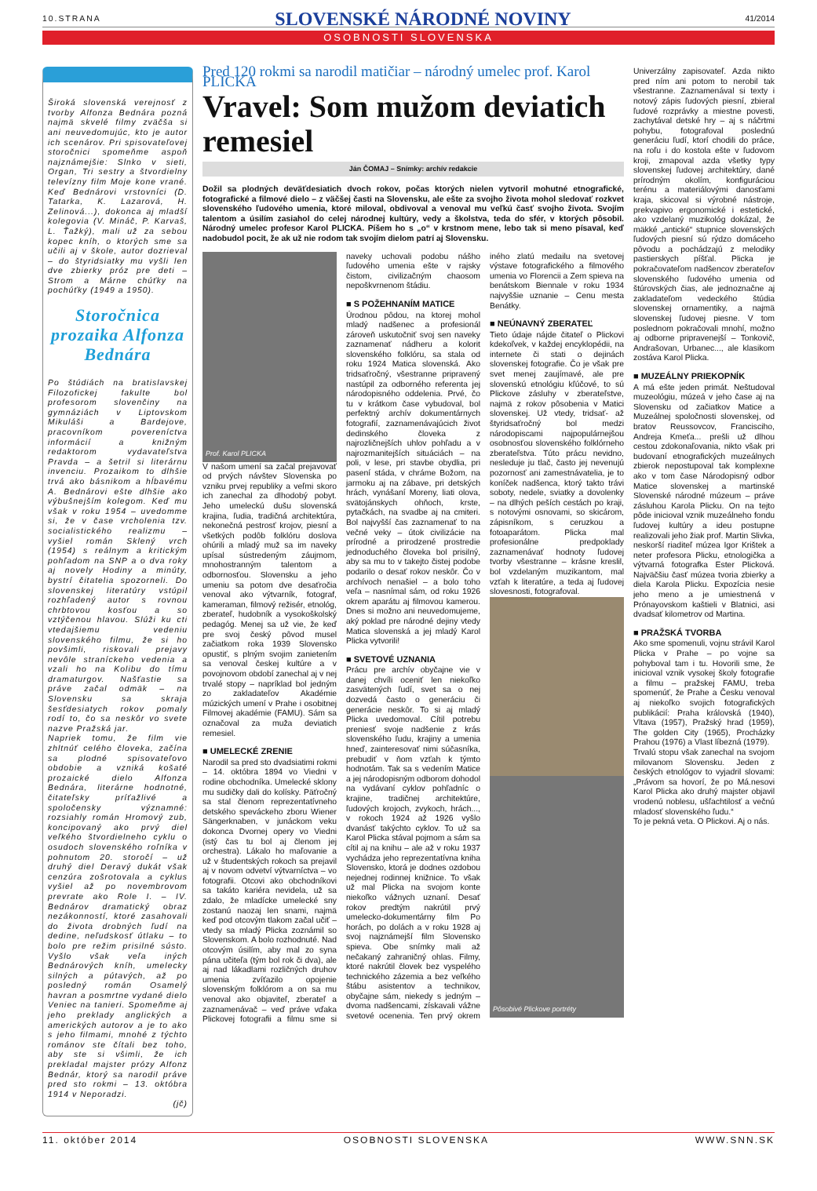10.STRANA SLOVENSKÉ NÁRODNÉ NOVINY 41/2014
OSOBNOSTI SLOVENSKA
Široká slovenská verejnosť z tvorby Alfonza Bednára pozná najmä skvelé filmy zväčša si ani neuvedomujúc, kto je autor ich scenárov. Pri spisovateľovej storočnici spomeňme aspoň najznámejšie: Slnko v sieti, Organ, Tri sestry a štvordielny televízny film Moje kone vrané. Keď Bednárovi vrstovníci (D. Tatarka, K. Lazarová, H. Zelinová...), dokonca aj mladší kolegovia (V. Mináč, P. Karvaš, L. Ťažký), mali už za sebou kopec kníh, o ktorých sme sa učili aj v škole, autor dozrieval – do štyridsiatky mu vyšli len dve zbierky próz pre deti – Strom a Márne chúťky na pochúťky (1949 a 1950).
Storočnica prozaika Alfonza Bednára
Po štúdiách na bratislavskej Filozofickej fakulte bol profesorom slovenčiny na gymnáziách v Liptovskom Mikuláši a Bardejove, pracovníkom povereníctva informácií a knižným redaktorom vydavateľstva Pravda – a šetril si literárnu invenciu. Prozaikom to dlhšie trvá ako básnikom a hĺbavému A. Bednárovi ešte dlhšie ako výbušnejším kolegom. Keď mu však v roku 1954 – uvedomme si, že v čase vrcholenia tzv. socialistického realizmu – vyšiel román Sklený vrch (1954) s reálnym a kritickým pohľadom na SNP a o dva roky aj novely Hodiny a minúty, bystrí čitatelia spozorneli. Do slovenskej literatúry vstúpil rozhľadený autor s rovnou chrbtovou kosťou a so vztýčenou hlavou. Slúži ku cti vtedajšiemu vedeniu slovenského filmu, že si ho povšimli, riskovali prejavy nevôle straníckeho vedenia a vzali ho na Kolibu do tímu dramaturgov. Našťastie sa práve začal odmäk – na Slovensku sa skraja šesťdesiatych rokov pomaly rodí to, čo sa neskôr vo svete nazve Pražská jar.
Napriek tomu, že film vie zhltnúť celého človeka, začína sa plodné spisovateľovo obdobie a vzniká košaté prozaické dielo Alfonza Bednára, literárne hodnotné, čitateľsky príťažlivé a spoločensky významné: rozsiahly román Hromový zub, koncipovaný ako prvý diel veľkého štvordielneho cyklu o osudoch slovenského roľníka v pohnutom 20. storočí – už druhý diel Deravý dukát však cenzúra zošrotovala a cyklus vyšiel až po novembrovom prevrate ako Role I. – IV. Bednárov dramatický obraz nezákonností, ktoré zasahovali do života drobných ľudí na dedine, neľudskosť útlaku – to bolo pre režim prisilné sústo. Vyšlo však veľa iných Bednárových kníh, umelecky silných a pútavých, až po posledný román Osamelý havran a posmrtne vydané dielo Veniec na tanieri. Spomeňme aj jeho preklady anglických a amerických autorov a je to ako s jeho filmami, mnohé z týchto románov ste čítali bez toho, aby ste si všimli, že ich prekladal majster prózy Alfonz Bednár, ktorý sa narodil práve pred sto rokmi – 13. októbra 1914 v Neporadzi.
(jč)
Pred 120 rokmi sa narodil matičiar – národný umelec prof. Karol PLICKA
Vravel: Som mužom deviatich remesiel
Ján ČOMAJ – Snímky: archív redakcie
Dožil sa plodných deväťdesiatich dvoch rokov, počas ktorých nielen vytvoril mohutné etnografické, fotografické a filmové dielo – z väčšej časti na Slovensku, ale ešte za svojho života mohol sledovať rozkvet slovenského ľudového umenia, ktoré miloval, obdivoval a venoval mu veľkú časť svojho života. Svojím talentom a úsilím zasiahol do celej národnej kultúry, vedy a školstva, teda do sfér, v ktorých pôsobil. Národný umelec profesor Karol PLICKA. Píšem ho s „o“ v krstnom mene, lebo tak si meno písaval, keď nadobudol pocit, že ak už nie rodom tak svojím dielom patrí aj Slovensku.
Prof. Karol PLICKA
V našom umení sa začal prejavovať od prvých návštev Slovenska po vzniku prvej republiky a veľmi skoro ich zanechal za dlhodobý pobyt. Jeho umeleckú dušu slovenská krajina, ľudia, tradičná architektúra, nekonečná pestrosť krojov, piesní a všetkých podôb folklóru doslova ohúrili a mladý muž sa im naveky upísal sústredeným záujmom, mnohostranným talentom a odbornosťou. Slovensku a jeho umeniu sa potom dve desaťročia venoval ako výtvarník, fotograf, kameraman, filmový režisér, etnológ, zberateľ, hudobník a vysokoškolský pedagóg. Menej sa už vie, že keď pre svoj český pôvod musel začiatkom roka 1939 Slovensko opustiť, s plným svojim zanietením sa venoval českej kultúre a v povojnovom období zanechal aj v nej trvalé stopy – napríklad bol jedným zo zakladateľov Akadémie múzických umení v Prahe i osobitnej Filmovej akadémie (FAMU). Sám sa označoval za muža deviatich remesiel.
■ UMELECKÉ ZRENIE
Narodil sa pred sto dvadsiatimi rokmi – 14. októbra 1894 vo Viedni v rodine obchodníka. Umelecké sklony mu sudičky dali do kolísky. Päťročný sa stal členom reprezentatívneho detského speváckeho zboru Wiener Sängerknaben, v junáckom veku dokonca Dvornej opery vo Viedni (istý čas tu bol aj členom jej orchestra). Lákalo ho maľovanie a už v študentských rokoch sa prejavil aj v novom odvetví výtvarníctva – vo fotografii. Otcovi ako obchodníkovi sa takáto kariéra nevidela, už sa zdalo, že mladícke umelecké sny zostanú naozaj len snami, najmä keď pod otcovým tlakom začal učiť – vtedy sa mladý Plicka zoznámil so Slovenskom. A bolo rozhodnuté. Nad otcovým úsilím, aby mal zo syna pána učiteľa (tým bol rok či dva), ale aj nad lákadlami rozličných druhov umenia zvíťazilo opojenie slovenským folklórom a on sa mu venoval ako objaviteľ, zberateľ a zaznamenávač – veď práve vďaka Plickovej fotografii a filmu sme si naveky uchovali podobu nášho ľudového umenia ešte v rajsky čistom, civilizačným chaosom nepoškvrnenom štádiu.
■ S POŽEHNANÍM MATICE
Úrodnou pôdou, na ktorej mohol mladý nadšenec a profesionál zároveň uskutočniť svoj sen naveky zaznamenať nádheru a kolorit slovenského folklóru, sa stala od roku 1924 Matica slovenská. Ako tridsaťročný, všestranne pripravený nastúpil za odborného referenta jej národopisného oddelenia. Prvé, čo tu v krátkom čase vybudoval, bol perfektný archív dokumentárnych fotografií, zaznamenávajúcich život dedinského človeka z najrozličnejších uhlov pohľadu a v najrozmanitejších situáciách – na poli, v lese, pri stavbe obydlia, pri pasení stáda, v chráme Božom, na jarmoku aj na zábave, pri detských hrách, vynášaní Moreny, liati olova, svätojánskych ohňoch, krste, pytačkách, na svadbe aj na cmiteri. Bol najvyšší čas zaznamenať to na večné veky – útok civilizácie na prírodné a prirodzené prostredie jednoduchého človeka bol prisilný, aby sa mu to v takejto čistej podobe podarilo o desať rokov neskôr. Čo v archívoch nenašiel – a bolo toho veľa – nasnímal sám, od roku 1926 okrem aparátu aj filmovou kamerou. Dnes si možno ani neuvedomujeme, aký poklad pre národné dejiny vtedy Matica slovenská a jej mladý Karol Plicka vytvorili!
■ SVETOVÉ UZNANIA
Prácu pre archív obyčajne vie v danej chvíli oceniť len niekoľko zasvätených ľudí, svet sa o nej dozvedá často o generáciu či generácie neskôr. To si aj mladý Plicka uvedomoval. Cítil potrebu preniesť svoje nadšenie z krás slovenského ľudu, krajiny a umenia hneď, zainteresovať nimi súčasníka, prebudiť v ňom vzťah k týmto hodnotám. Tak sa s vedením Matice a jej národopisným odborom dohodol na vydávaní cyklov pohľadníc o krajine, tradičnej architektúre, ľudových krojoch, zvykoch, hrách..., v rokoch 1924 až 1926 vyšlo dvanásť takýchto cyklov. To už sa Karol Plicka stával pojmom a sám sa cítil aj na knihu – ale až v roku 1937 vychádza jeho reprezentatívna kniha Slovensko, ktorá je dodnes ozdobou nejednej rodinnej knižnice. To však už mal Plicka na svojom konte niekoľko vážnych uznaní. Desať rokov predtým nakrútil prvý umelecko-dokumentárny film Po horách, po dolách a v roku 1928 aj svoj najznámejší film Slovensko spieva. Obe snímky mali až nečakaný zahraničný ohlas. Filmy, ktoré nakrútil človek bez vyspelého technického zázemia a bez veľkého štábu asistentov a technikov, obyčajne sám, niekedy s jedným – dvoma nadšencami, získavali vážne svetové ocenenia. Ten prvý okrem iného zlatú medailu na svetovej výstave fotografického a filmového umenia vo Florencii a Zem spieva na benátskom Biennale v roku 1934 najvyššie uznanie – Cenu mesta Benátky.
■ NEÚNAVNÝ ZBERATEĽ
Tieto údaje nájde čitateľ o Plickovi kdekoľvek, v každej encyklopédii, na internete či stati o dejinách slovenskej fotografie. Čo je však pre svet menej zaujímavé, ale pre slovenskú etnológiu kľúčové, to sú Plickove zásluhy v zberateľstve, najmä z rokov pôsobenia v Matici slovenskej. Už vtedy, tridsať- až štyridsaťročný bol medzi národopiscami najpopulárnejšou osobnosťou slovenského folklórneho zberateľstva. Túto prácu nevidno, nesleduje ju tlač, často jej nevenujú pozornosť ani zamestnávatelia, je to koníček nadšenca, ktorý takto trávi soboty, nedele, sviatky a dovolenky – na dlhých peších cestách po kraji, s notovými osnovami, so skicárom, zápisníkom, s ceruzkou a fotoaparátom. Plicka mal profesionálne predpoklady zaznamenávať hodnoty ľudovej tvorby všestranne – krásne kreslil, bol vzdelaným muzikantom, mal vzťah k literatúre, a teda aj ľudovej slovesnosti, fotografoval.
Pôsobivé Plickove portréty
Univerzálny zapisovateľ. Azda nikto pred ním ani potom to nerobil tak všestranne. Zaznamenával si texty i notový zápis ľudových piesní, zbieral ľudové rozprávky a miestne povesti, zachytával detské hry – aj s náčrtmi pohybu, fotografoval poslednú generáciu ľudí, ktorí chodili do práce, na roľu i do kostola ešte v ľudovom kroji, zmapoval azda všetky typy slovenskej ľudovej architektúry, dané prírodným okolím, konfiguráciou terénu a materiálovými danosťami kraja, skicoval si výrobné nástroje, prekvapivo ergonomické i estetické, ako vzdelaný muzikológ dokázal, že mäkké „antické“ stupnice slovenských ľudových piesní sú rýdzo domáceho pôvodu a pochádzajú z melodiky pastierskych píšťal. Plicka je pokračovateľom nadšencov zberateľov slovenského ľudového umenia od štúrovských čias, ale jednoznačne aj zakladateľom vedeckého štúdia slovenskej ornamentiky, a najmä slovenskej ľudovej piesne. V tom poslednom pokračovali mnohí, možno aj odborne pripravenejší – Tonkovič, Andrašovan, Urbanec..., ale klasikom zostáva Karol Plicka.
■ MUZEÁLNY PRIEKOPNÍK
A má ešte jeden primát. Neštudoval muzeológiu, múzeá v jeho čase aj na Slovensku od začiatkov Matice a Muzeálnej spoločnosti slovenskej, od bratov Reussovcov, Francisciho, Andreja Kmeťa... prešli už dlhou cestou zdokonaľovania, nikto však pri budovaní etnografických muzeálnych zbierok nepostupoval tak komplexne ako v tom čase Národopisný odbor Matice slovenskej a martinské Slovenské národné múzeum – práve zásluhou Karola Plicku. On na tejto pôde inicioval vznik muzeálneho fondu ľudovej kultúry a ideu postupne realizovali jeho žiak prof. Martin Slivka, neskorší riaditeľ múzea Igor Krištek a neter profesora Plicku, etnologička a výtvarná fotografka Ester Plicková. Najväčšiu časť múzea tvoria zbierky a diela Karola Plicku. Expozícia nesie jeho meno a je umiestnená v Prónayovskom kaštieli v Blatnici, asi dvadsať kilometrov od Martina.
■ PRAŽSKÁ TVORBA
Ako sme spomenuli, vojnu strávil Karol Plicka v Prahe – po vojne sa pohyboval tam i tu. Hovorili sme, že inicioval vznik vysokej školy fotografie a filmu – pražskej FAMU, treba spomenúť, že Prahe a Česku venoval aj niekoľko svojich fotografických publikácií: Praha královská (1940), Vltava (1957), Pražský hrad (1959), The golden City (1965), Procházky Prahou (1976) a Vlast líbezná (1979).
Trvalú stopu však zanechal na svojom milovanom Slovensku. Jeden z českých etnológov to vyjadril slovami: „Právom sa hovorí, že po Má.nesovi Karol Plicka ako druhý majster objavil vrodenú noblesu, ušľachtilosť a večnú mladosť slovenského ľudu.“
To je pekná veta. O Plickovi. Aj o nás.
11. október 2014 OSOBNOSTI SLOVENSKA WWW.SNN.SK